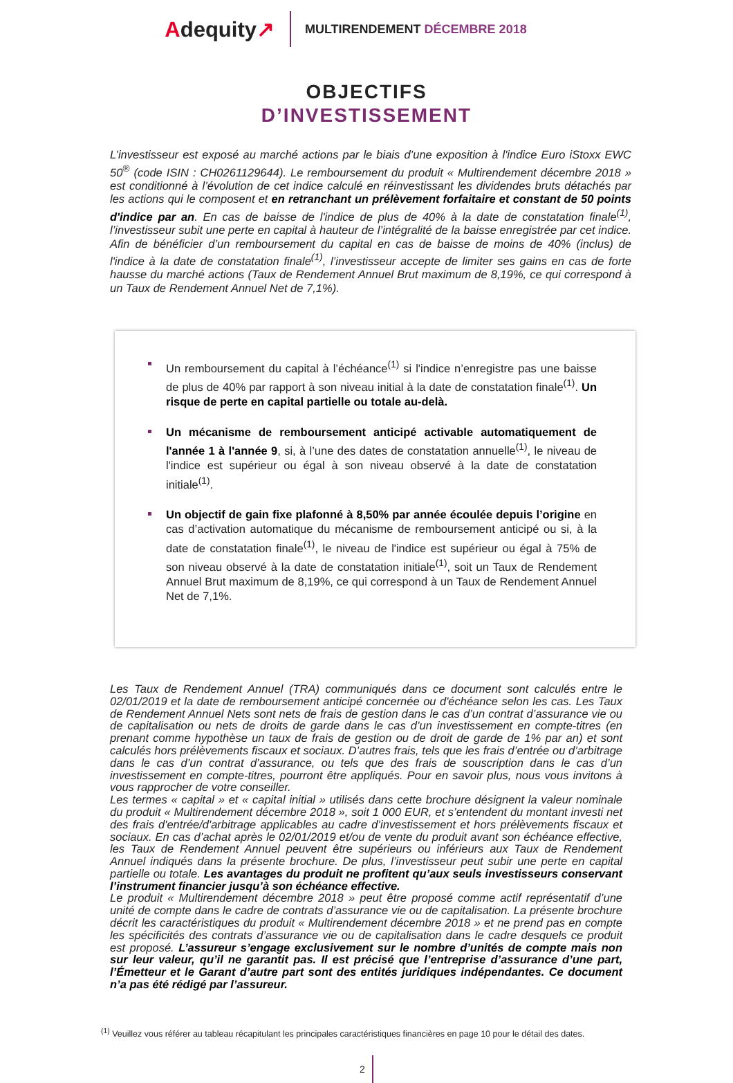Adequity↗
MULTIRENDEMENT DÉCEMBRE 2018
OBJECTIFS
D’INVESTISSEMENT
L’investisseur est exposé au marché actions par le biais d’une exposition à l'indice Euro iStoxx EWC 50<sup>®</sup> (code ISIN : CH0261129644). Le remboursement du produit « Multirendement décembre 2018 » est conditionné à l’évolution de cet indice calculé en réinvestissant les dividendes bruts détachés par les actions qui le composent et en retranchant un prélèvement forfaitaire et constant de 50 points d'indice par an. En cas de baisse de l'indice de plus de 40% à la date de constatation finale<sup>(1)</sup>, l’investisseur subit une perte en capital à hauteur de l’intégralité de la baisse enregistrée par cet indice. Afin de bénéficier d’un remboursement du capital en cas de baisse de moins de 40% (inclus) de l'indice à la date de constatation finale<sup>(1)</sup>, l’investisseur accepte de limiter ses gains en cas de forte hausse du marché actions (Taux de Rendement Annuel Brut maximum de 8,19%, ce qui correspond à un Taux de Rendement Annuel Net de 7,1%).
Un remboursement du capital à l’échéance<sup>(1)</sup> si l'indice n’enregistre pas une baisse de plus de 40% par rapport à son niveau initial à la date de constatation finale<sup>(1)</sup>. Un risque de perte en capital partielle ou totale au-delà.
Un mécanisme de remboursement anticipé activable automatiquement de l'année 1 à l'année 9, si, à l’une des dates de constatation annuelle<sup>(1)</sup>, le niveau de l'indice est supérieur ou égal à son niveau observé à la date de constatation initiale<sup>(1)</sup>.
Un objectif de gain fixe plafonné à 8,50% par année écoulée depuis l’origine en cas d’activation automatique du mécanisme de remboursement anticipé ou si, à la date de constatation finale<sup>(1)</sup>, le niveau de l'indice est supérieur ou égal à 75% de son niveau observé à la date de constatation initiale<sup>(1)</sup>, soit un Taux de Rendement Annuel Brut maximum de 8,19%, ce qui correspond à un Taux de Rendement Annuel Net de 7,1%.
Les Taux de Rendement Annuel (TRA) communiqués dans ce document sont calculés entre le 02/01/2019 et la date de remboursement anticipé concernée ou d'échéance selon les cas. Les Taux de Rendement Annuel Nets sont nets de frais de gestion dans le cas d’un contrat d’assurance vie ou de capitalisation ou nets de droits de garde dans le cas d’un investissement en compte-titres (en prenant comme hypothèse un taux de frais de gestion ou de droit de garde de 1% par an) et sont calculés hors prélèvements fiscaux et sociaux. D’autres frais, tels que les frais d’entrée ou d’arbitrage dans le cas d’un contrat d’assurance, ou tels que des frais de souscription dans le cas d’un investissement en compte-titres, pourront être appliqués. Pour en savoir plus, nous vous invitons à vous rapprocher de votre conseiller.
Les termes « capital » et « capital initial » utilisés dans cette brochure désignent la valeur nominale du produit « Multirendement décembre 2018 », soit 1 000 EUR, et s’entendent du montant investi net des frais d'entrée/d'arbitrage applicables au cadre d’investissement et hors prélèvements fiscaux et sociaux. En cas d’achat après le 02/01/2019 et/ou de vente du produit avant son échéance effective, les Taux de Rendement Annuel peuvent être supérieurs ou inférieurs aux Taux de Rendement Annuel indiqués dans la présente brochure. De plus, l’investisseur peut subir une perte en capital partielle ou totale. Les avantages du produit ne profitent qu’aux seuls investisseurs conservant l’instrument financier jusqu’à son échéance effective.
Le produit « Multirendement décembre 2018 » peut être proposé comme actif représentatif d’une unité de compte dans le cadre de contrats d’assurance vie ou de capitalisation. La présente brochure décrit les caractéristiques du produit « Multirendement décembre 2018 » et ne prend pas en compte les spécificités des contrats d’assurance vie ou de capitalisation dans le cadre desquels ce produit est proposé. L’assureur s’engage exclusivement sur le nombre d’unités de compte mais non sur leur valeur, qu’il ne garantit pas. Il est précisé que l’entreprise d’assurance d’une part, l’Émetteur et le Garant d’autre part sont des entités juridiques indépendantes. Ce document n’a pas été rédigé par l’assureur.
<sup>(1)</sup> Veuillez vous référer au tableau récapitulant les principales caractéristiques financières en page 10 pour le détail des dates.
2